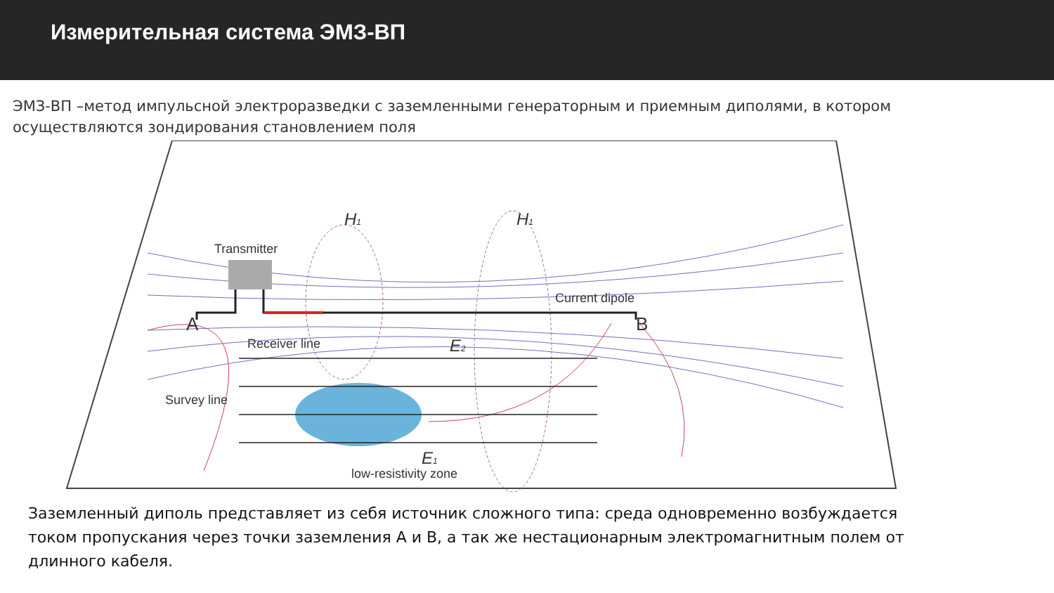Измерительная система ЭМЗ-ВП
ЭМЗ-ВП –метод импульсной электроразведки с заземленными генераторным и приемным диполями, в котором осуществляются зондирования становлением поля
Transmitter
Current dipole
A
B
Receiver line
Survey line
low-resistivity zone
H1
H1
E2
E1
Заземленный диполь представляет из себя источник сложного типа: среда одновременно возбуждается током пропускания через точки заземления А и В, а так же нестационарным электромагнитным полем от длинного кабеля.